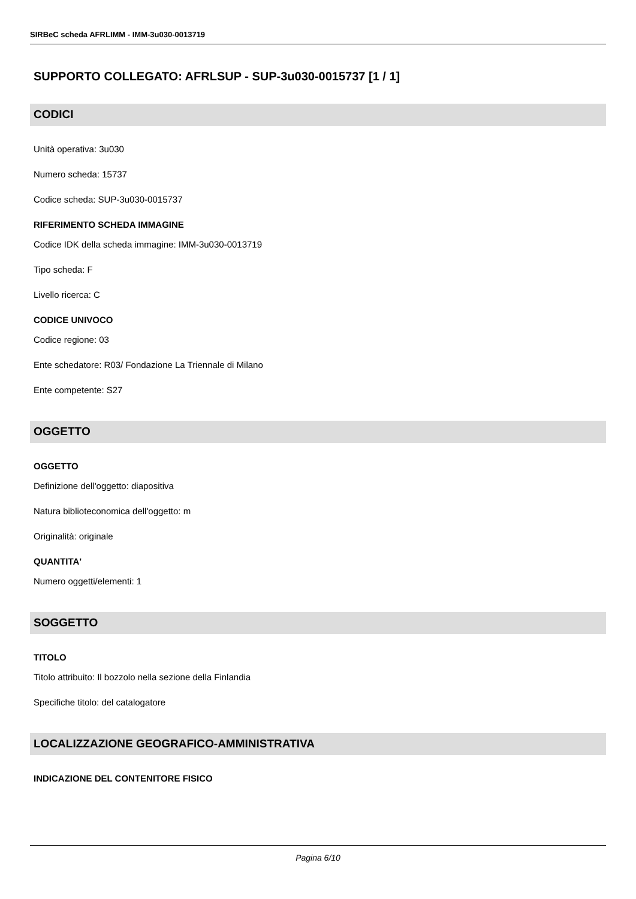SIRBeC scheda AFRLIMM - IMM-3u030-0013719
SUPPORTO COLLEGATO: AFRLSUP - SUP-3u030-0015737 [1 / 1]
CODICI
Unità operativa: 3u030
Numero scheda: 15737
Codice scheda: SUP-3u030-0015737
RIFERIMENTO SCHEDA IMMAGINE
Codice IDK della scheda immagine: IMM-3u030-0013719
Tipo scheda: F
Livello ricerca: C
CODICE UNIVOCO
Codice regione: 03
Ente schedatore: R03/ Fondazione La Triennale di Milano
Ente competente: S27
OGGETTO
OGGETTO
Definizione dell'oggetto: diapositiva
Natura biblioteconomica dell'oggetto: m
Originalità: originale
QUANTITA'
Numero oggetti/elementi: 1
SOGGETTO
TITOLO
Titolo attribuito: Il bozzolo nella sezione della Finlandia
Specifiche titolo: del catalogatore
LOCALIZZAZIONE GEOGRAFICO-AMMINISTRATIVA
INDICAZIONE DEL CONTENITORE FISICO
Pagina 6/10